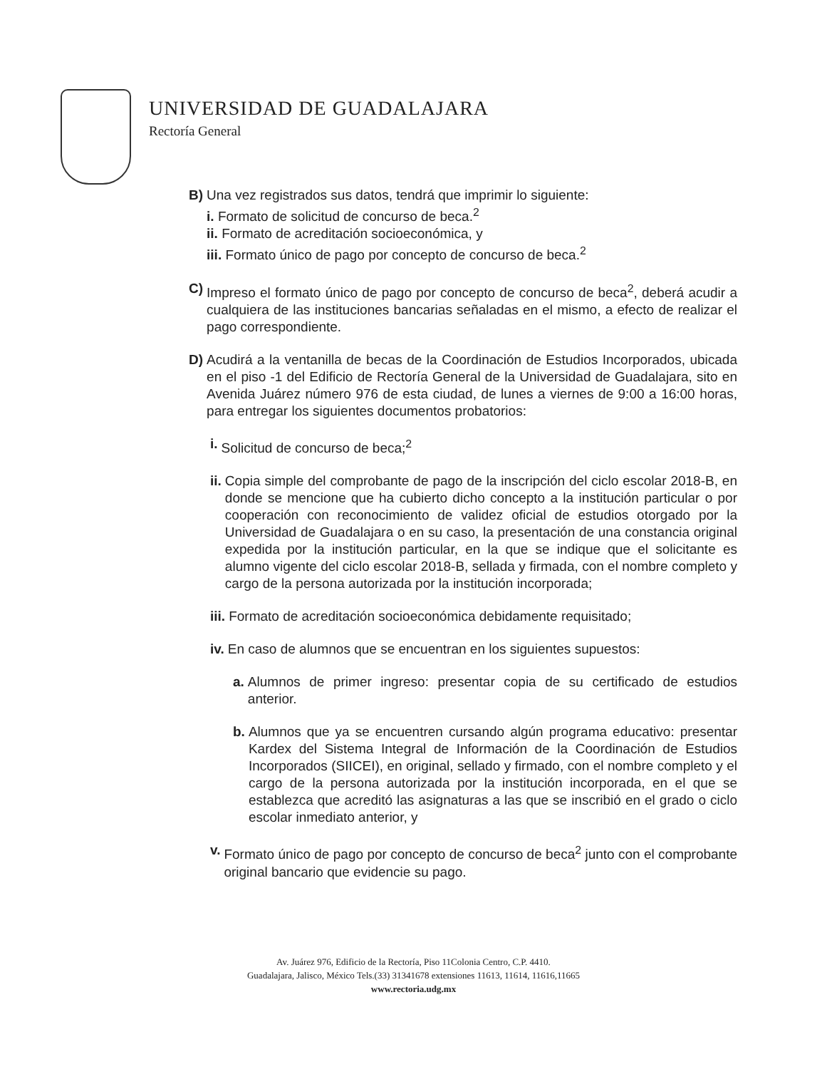UNIVERSIDAD DE GUADALAJARA
Rectoría General
B) Una vez registrados sus datos, tendrá que imprimir lo siguiente:
i. Formato de solicitud de concurso de beca.<sup>2</sup>
ii. Formato de acreditación socioeconómica, y
iii. Formato único de pago por concepto de concurso de beca.<sup>2</sup>
C) Impreso el formato único de pago por concepto de concurso de beca<sup>2</sup>, deberá acudir a cualquiera de las instituciones bancarias señaladas en el mismo, a efecto de realizar el pago correspondiente.
D) Acudirá a la ventanilla de becas de la Coordinación de Estudios Incorporados, ubicada en el piso -1 del Edificio de Rectoría General de la Universidad de Guadalajara, sito en Avenida Juárez número 976 de esta ciudad, de lunes a viernes de 9:00 a 16:00 horas, para entregar los siguientes documentos probatorios:
i. Solicitud de concurso de beca;<sup>2</sup>
ii. Copia simple del comprobante de pago de la inscripción del ciclo escolar 2018-B, en donde se mencione que ha cubierto dicho concepto a la institución particular o por cooperación con reconocimiento de validez oficial de estudios otorgado por la Universidad de Guadalajara o en su caso, la presentación de una constancia original expedida por la institución particular, en la que se indique que el solicitante es alumno vigente del ciclo escolar 2018-B, sellada y firmada, con el nombre completo y cargo de la persona autorizada por la institución incorporada;
iii. Formato de acreditación socioeconómica debidamente requisitado;
iv. En caso de alumnos que se encuentran en los siguientes supuestos:
a. Alumnos de primer ingreso: presentar copia de su certificado de estudios anterior.
b. Alumnos que ya se encuentren cursando algún programa educativo: presentar Kardex del Sistema Integral de Información de la Coordinación de Estudios Incorporados (SIICEI), en original, sellado y firmado, con el nombre completo y el cargo de la persona autorizada por la institución incorporada, en el que se establezca que acreditó las asignaturas a las que se inscribió en el grado o ciclo escolar inmediato anterior, y
v. Formato único de pago por concepto de concurso de beca<sup>2</sup> junto con el comprobante original bancario que evidencie su pago.
Av. Juárez 976, Edificio de la Rectoría, Piso 11Colonia Centro, C.P. 4410.
Guadalajara, Jalisco, México Tels.(33) 31341678 extensiones 11613, 11614, 11616,11665
www.rectoria.udg.mx